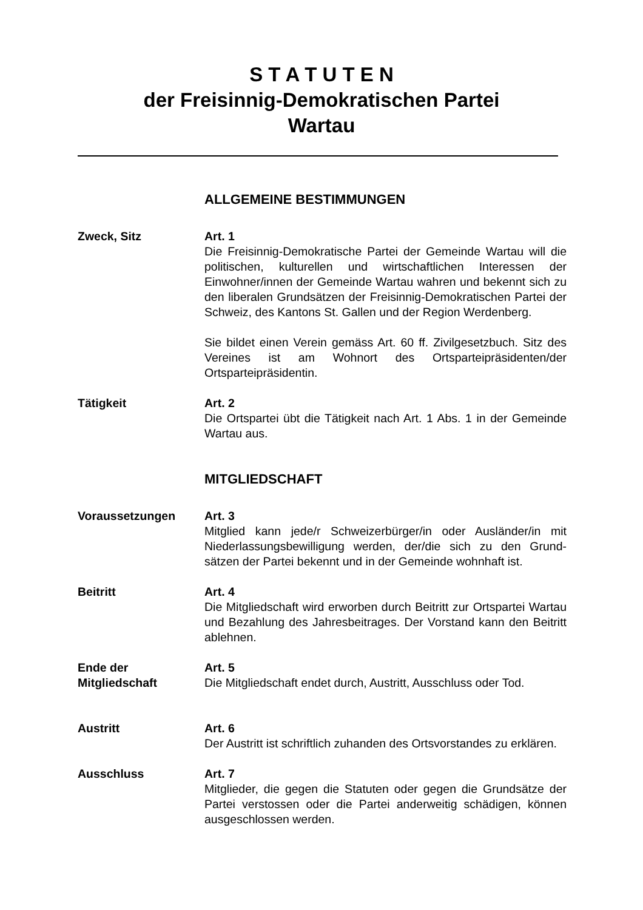S T A T U T E N
der Freisinnig-Demokratischen Partei
Wartau
ALLGEMEINE BESTIMMUNGEN
Zweck, Sitz Art. 1
Die Freisinnig-Demokratische Partei der Gemeinde Wartau will die politischen, kulturellen und wirtschaftlichen Interessen der Einwohner/innen der Gemeinde Wartau wahren und bekennt sich zu den liberalen Grundsätzen der Freisinnig-Demokratischen Partei der Schweiz, des Kantons St. Gallen und der Region Werdenberg.
Sie bildet einen Verein gemäss Art. 60 ff. Zivilgesetzbuch. Sitz des Vereines ist am Wohnort des Ortsparteipräsidenten/der Ortsparteipräsidentin.
Tätigkeit Art. 2
Die Ortspartei übt die Tätigkeit nach Art. 1 Abs. 1 in der Gemeinde Wartau aus.
MITGLIEDSCHAFT
Voraussetzungen Art. 3
Mitglied kann jede/r Schweizerbürger/in oder Ausländer/in mit Niederlassungsbewilligung werden, der/die sich zu den Grund-sätzen der Partei bekennt und in der Gemeinde wohnhaft ist.
Beitritt Art. 4
Die Mitgliedschaft wird erworben durch Beitritt zur Ortspartei Wartau und Bezahlung des Jahresbeitrages. Der Vorstand kann den Beitritt ablehnen.
Ende der
Mitgliedschaft
Art. 5
Die Mitgliedschaft endet durch, Austritt, Ausschluss oder Tod.
Austritt Art. 6
Der Austritt ist schriftlich zuhanden des Ortsvorstandes zu erklären.
Ausschluss Art. 7
Mitglieder, die gegen die Statuten oder gegen die Grundsätze der Partei verstossen oder die Partei anderweitig schädigen, können ausgeschlossen werden.